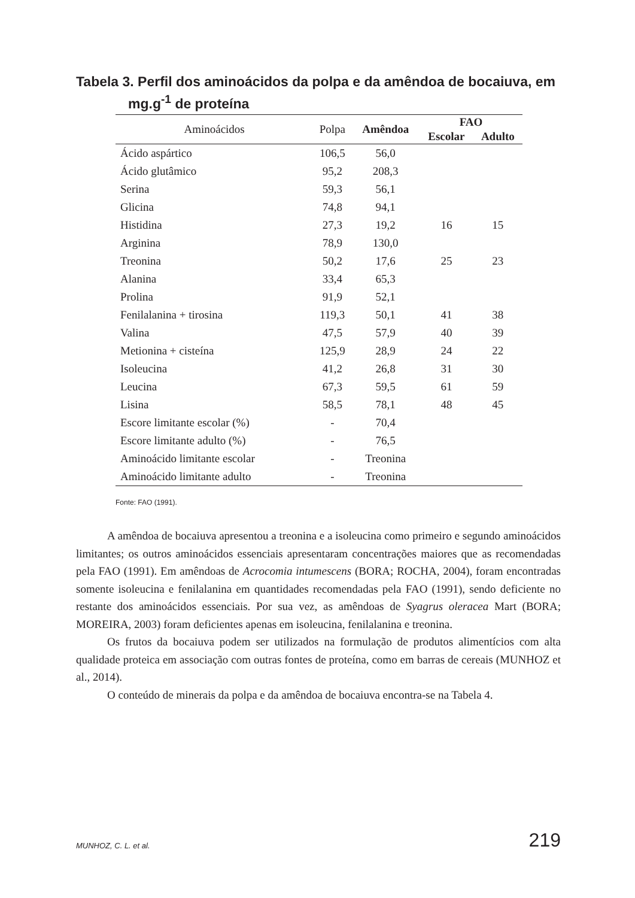Tabela 3. Perfil dos aminoácidos da polpa e da amêndoa de bocaiuva, em
mg.g<sup>-1</sup> de proteína
| Aminoácidos | Polpa | Amêndoa | FAO | |
| --- | --- | --- | --- | --- |
| | | | Escolar | Adulto |
| Ácido aspártico | 106,5 | 56,0 | | |
| Ácido glutâmico | 95,2 | 208,3 | | |
| Serina | 59,3 | 56,1 | | |
| Glicina | 74,8 | 94,1 | | |
| Histidina | 27,3 | 19,2 | 16 | 15 |
| Arginina | 78,9 | 130,0 | | |
| Treonina | 50,2 | 17,6 | 25 | 23 |
| Alanina | 33,4 | 65,3 | | |
| Prolina | 91,9 | 52,1 | | |
| Fenilalanina + tirosina | 119,3 | 50,1 | 41 | 38 |
| Valina | 47,5 | 57,9 | 40 | 39 |
| Metionina + cisteína | 125,9 | 28,9 | 24 | 22 |
| Isoleucina | 41,2 | 26,8 | 31 | 30 |
| Leucina | 67,3 | 59,5 | 61 | 59 |
| Lisina | 58,5 | 78,1 | 48 | 45 |
| Escore limitante escolar (%) | - | 70,4 | | |
| Escore limitante adulto (%) | - | 76,5 | | |
| Aminoácido limitante escolar | - | Treonina | | |
| Aminoácido limitante adulto | - | Treonina | | |
Fonte: FAO (1991).
A amêndoa de bocaiuva apresentou a treonina e a isoleucina como primeiro e segundo aminoácidos limitantes; os outros aminoácidos essenciais apresentaram concentrações maiores que as recomendadas pela FAO (1991). Em amêndoas de Acrocomia intumescens (BORA; ROCHA, 2004), foram encontradas somente isoleucina e fenilalanina em quantidades recomendadas pela FAO (1991), sendo deficiente no restante dos aminoácidos essenciais. Por sua vez, as amêndoas de Syagrus oleracea Mart (BORA; MOREIRA, 2003) foram deficientes apenas em isoleucina, fenilalanina e treonina.
Os frutos da bocaiuva podem ser utilizados na formulação de produtos alimentícios com alta qualidade proteica em associação com outras fontes de proteína, como em barras de cereais (MUNHOZ et al., 2014).
O conteúdo de minerais da polpa e da amêndoa de bocaiuva encontra-se na Tabela 4.
MUNHOZ, C. L. et al. 219